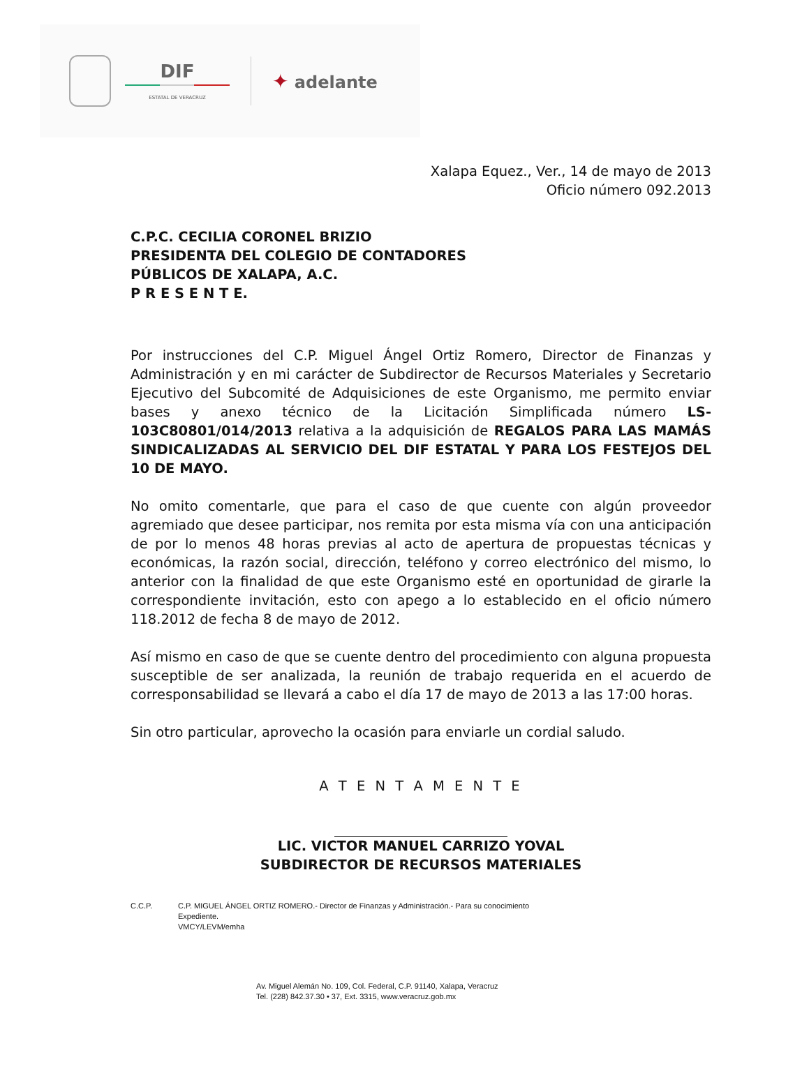DIF
ESTATAL DE VERACRUZ
✦ adelante
Xalapa Equez., Ver., 14 de mayo de 2013
Oficio número 092.2013
C.P.C. CECILIA CORONEL BRIZIO
PRESIDENTA DEL COLEGIO DE CONTADORES
PÚBLICOS DE XALAPA, A.C.
P R E S E N T E.
Por instrucciones del C.P. Miguel Ángel Ortiz Romero, Director de Finanzas y Administración y en mi carácter de Subdirector de Recursos Materiales y Secretario Ejecutivo del Subcomité de Adquisiciones de este Organismo, me permito enviar bases y anexo técnico de la Licitación Simplificada número LS-103C80801/014/2013 relativa a la adquisición de REGALOS PARA LAS MAMÁS SINDICALIZADAS AL SERVICIO DEL DIF ESTATAL Y PARA LOS FESTEJOS DEL 10 DE MAYO.
No omito comentarle, que para el caso de que cuente con algún proveedor agremiado que desee participar, nos remita por esta misma vía con una anticipación de por lo menos 48 horas previas al acto de apertura de propuestas técnicas y económicas, la razón social, dirección, teléfono y correo electrónico del mismo, lo anterior con la finalidad de que este Organismo esté en oportunidad de girarle la correspondiente invitación, esto con apego a lo establecido en el oficio número 118.2012 de fecha 8 de mayo de 2012.
Así mismo en caso de que se cuente dentro del procedimiento con alguna propuesta susceptible de ser analizada, la reunión de trabajo requerida en el acuerdo de corresponsabilidad se llevará a cabo el día 17 de mayo de 2013 a las 17:00 horas.
Sin otro particular, aprovecho la ocasión para enviarle un cordial saludo.
A T E N T A M E N T E
LIC. VICTOR MANUEL CARRIZO YOVAL
SUBDIRECTOR DE RECURSOS MATERIALES
C.C.P. C.P. MIGUEL ÁNGEL ORTIZ ROMERO.- Director de Finanzas y Administración.- Para su conocimiento
Expediente.
VMCY/LEVM/emha
Av. Miguel Alemán No. 109, Col. Federal, C.P. 91140, Xalapa, Veracruz
Tel. (228) 842.37.30 • 37, Ext. 3315, www.veracruz.gob.mx